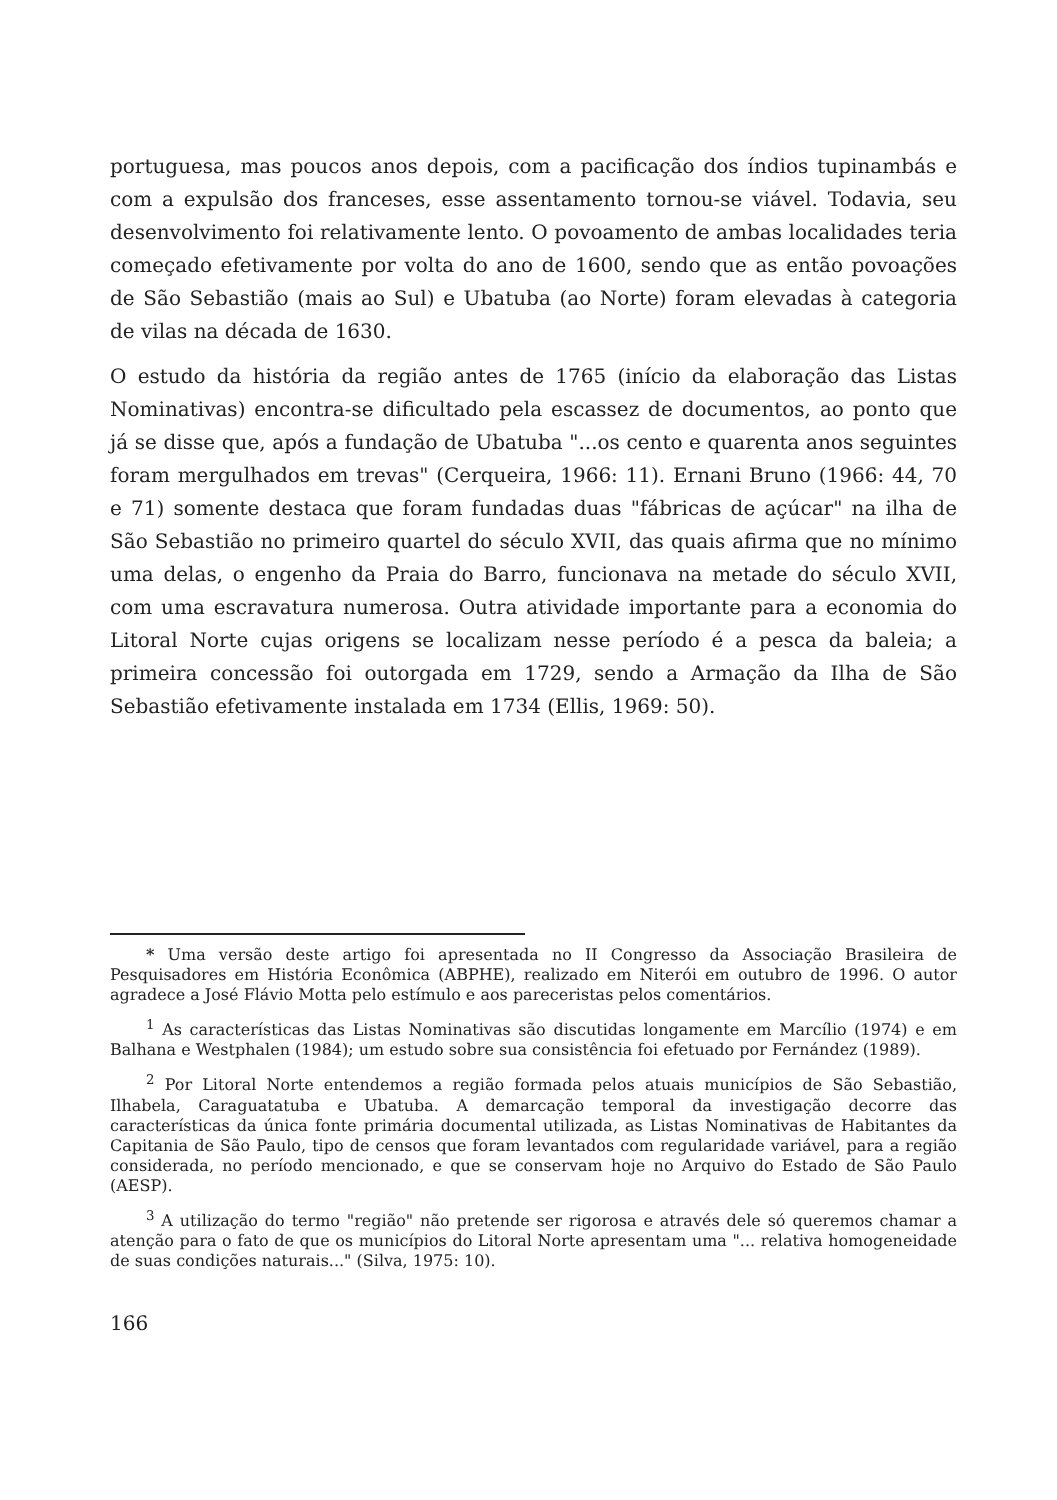portuguesa, mas poucos anos depois, com a pacificação dos índios tupinambás e com a expulsão dos franceses, esse assentamento tornou-se viável. Todavia, seu desenvolvimento foi relativamente lento. O povoamento de ambas localidades teria começado efetivamente por volta do ano de 1600, sendo que as então povoações de São Sebastião (mais ao Sul) e Ubatuba (ao Norte) foram elevadas à categoria de vilas na década de 1630.
O estudo da história da região antes de 1765 (início da elaboração das Listas Nominativas) encontra-se dificultado pela escassez de documentos, ao ponto que já se disse que, após a fundação de Ubatuba "...os cento e quarenta anos seguintes foram mergulhados em trevas" (Cerqueira, 1966: 11). Ernani Bruno (1966: 44, 70 e 71) somente destaca que foram fundadas duas "fábricas de açúcar" na ilha de São Sebastião no primeiro quartel do século XVII, das quais afirma que no mínimo uma delas, o engenho da Praia do Barro, funcionava na metade do século XVII, com uma escravatura numerosa. Outra atividade importante para a economia do Litoral Norte cujas origens se localizam nesse período é a pesca da baleia; a primeira concessão foi outorgada em 1729, sendo a Armação da Ilha de São Sebastião efetivamente instalada em 1734 (Ellis, 1969: 50).
* Uma versão deste artigo foi apresentada no II Congresso da Associação Brasileira de Pesquisadores em História Econômica (ABPHE), realizado em Niterói em outubro de 1996. O autor agradece a José Flávio Motta pelo estímulo e aos pareceristas pelos comentários.
<sup>1</sup> As características das Listas Nominativas são discutidas longamente em Marcílio (1974) e em Balhana e Westphalen (1984); um estudo sobre sua consistência foi efetuado por Fernández (1989).
<sup>2</sup> Por Litoral Norte entendemos a região formada pelos atuais municípios de São Sebastião, Ilhabela, Caraguatatuba e Ubatuba. A demarcação temporal da investigação decorre das características da única fonte primária documental utilizada, as Listas Nominativas de Habitantes da Capitania de São Paulo, tipo de censos que foram levantados com regularidade variável, para a região considerada, no período mencionado, e que se conservam hoje no Arquivo do Estado de São Paulo (AESP).
<sup>3</sup> A utilização do termo "região" não pretende ser rigorosa e através dele só queremos chamar a atenção para o fato de que os municípios do Litoral Norte apresentam uma "... relativa homogeneidade de suas condições naturais..." (Silva, 1975: 10).
166